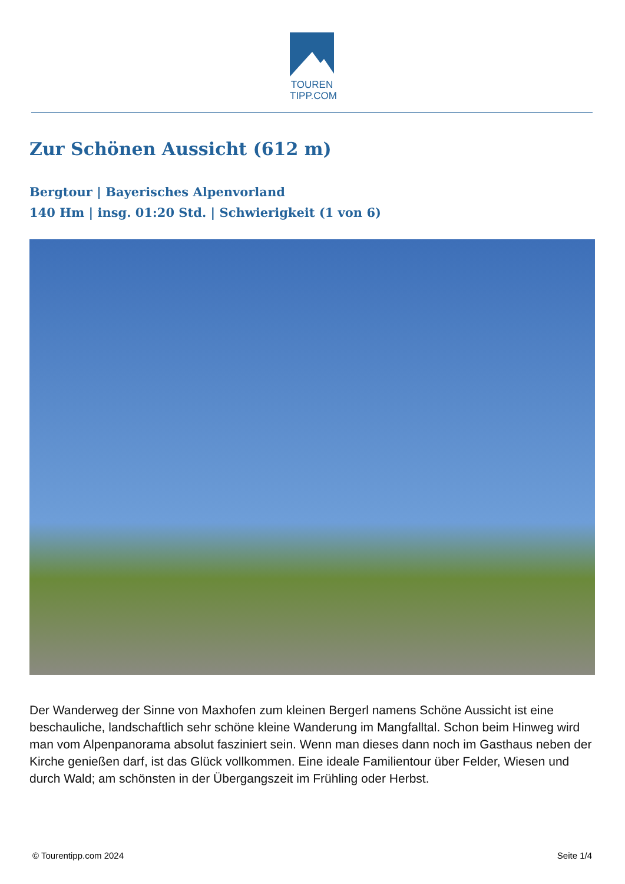TOUREN
TIPP.COM
Zur Schönen Aussicht (612 m)
Bergtour | Bayerisches Alpenvorland
140 Hm | insg. 01:20 Std. | Schwierigkeit (1 von 6)
Der Wanderweg der Sinne von Maxhofen zum kleinen Bergerl namens Schöne Aussicht ist eine beschauliche, landschaftlich sehr schöne kleine Wanderung im Mangfalltal. Schon beim Hinweg wird man vom Alpenpanorama absolut fasziniert sein. Wenn man dieses dann noch im Gasthaus neben der Kirche genießen darf, ist das Glück vollkommen. Eine ideale Familientour über Felder, Wiesen und durch Wald; am schönsten in der Übergangszeit im Frühling oder Herbst.
© Tourentipp.com 2024 Seite 1/4